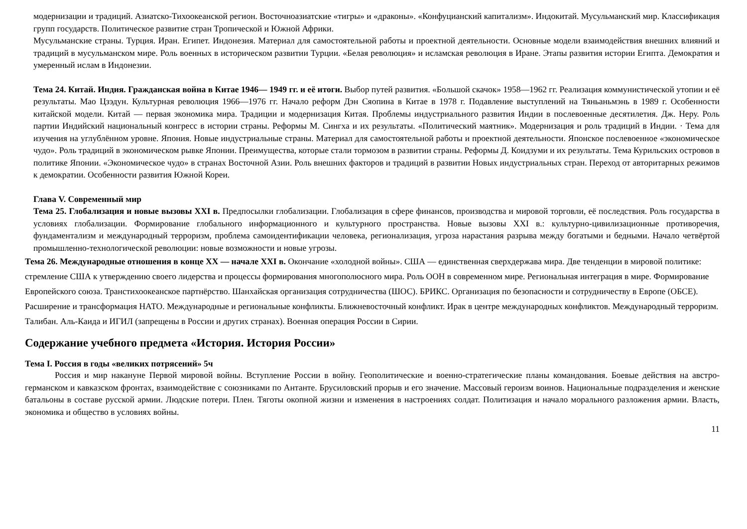модернизации и традиций. Азиатско-Тихоокеанской регион. Восточноазиатские «тигры» и «драконы». «Конфуцианский капитализм». Индокитай. Мусульманский мир. Классификация групп государств. Политическое развитие стран Тропической и Южной Африки.
Мусульманские страны. Турция. Иран. Египет. Индонезия. Материал для самостоятельной работы и проектной деятельности. Основные модели взаимодействия внешних влияний и традиций в мусульманском мире. Роль военных в историческом развитии Турции. «Белая революция» и исламская революция в Иране. Этапы развития истории Египта. Демократия и умеренный ислам в Индонезии.
Тема 24. Китай. Индия. Гражданская война в Китае 1946— 1949 гг. и её итоги. Выбор путей развития. «Большой скачок» 1958—1962 гг. Реализация коммунистической утопии и её результаты. Мао Цзэдун. Культурная революция 1966—1976 гг. Начало реформ Дэн Сяопина в Китае в 1978 г. Подавление выступлений на Тяньаньмэнь в 1989 г. Особенности китайской модели. Китай — первая экономика мира. Традиции и модернизация Китая. Проблемы индустриального развития Индии в послевоенные десятилетия. Дж. Неру. Роль партии Индийский национальный конгресс в истории страны. Реформы М. Сингха и их результаты. «Политический маятник». Модернизация и роль традиций в Индии. · Тема для изучения на углублённом уровне. Япония. Новые индустриальные страны. Материал для самостоятельной работы и проектной деятельности. Японское послевоенное «экономическое чудо». Роль традиций в экономическом рывке Японии. Преимущества, которые стали тормозом в развитии страны. Реформы Д. Коидзуми и их результаты. Тема Курильских островов в политике Японии. «Экономическое чудо» в странах Восточной Азии. Роль внешних факторов и традиций в развитии Новых индустриальных стран. Переход от авторитарных режимов к демократии. Особенности развития Южной Кореи.
Глава V. Современный мир
Тема 25. Глобализация и новые вызовы XXI в. Предпосылки глобализации. Глобализация в сфере финансов, производства и мировой торговли, её последствия. Роль государства в условиях глобализации. Формирование глобального информационного и культурного пространства. Новые вызовы XXI в.: культурно-цивилизационные противоречия, фундаментализм и международный терроризм, проблема самоидентификации человека, регионализация, угроза нарастания разрыва между богатыми и бедными. Начало четвёртой промышленно-технологической революции: новые возможности и новые угрозы.
Тема 26. Международные отношения в конце XX — начале XXI в. Окончание «холодной войны». США — единственная сверхдержава мира. Две тенденции в мировой политике: стремление США к утверждению своего лидерства и процессы формирования многополюсного мира. Роль ООН в современном мире. Региональная интеграция в мире. Формирование Европейского союза. Транстихоокеанское партнёрство. Шанхайская организация сотрудничества (ШОС). БРИКС. Организация по безопасности и сотрудничеству в Европе (ОБСЕ). Расширение и трансформация НАТО. Международные и региональные конфликты. Ближневосточный конфликт. Ирак в центре международных конфликтов. Международный терроризм. Талибан. Аль-Каида и ИГИЛ (запрещены в России и других странах). Военная операция России в Сирии.
Содержание учебного предмета «История. История России»
Тема I. Россия в годы «великих потрясений» 5ч
Россия и мир накануне Первой мировой войны. Вступление России в войну. Геополитические и военно-стратегические планы командования. Боевые действия на австро-германском и кавказском фронтах, взаимодействие с союзниками по Антанте. Брусиловский прорыв и его значение. Массовый героизм воинов. Национальные подразделения и женские батальоны в составе русской армии. Людские потери. Плен. Тяготы окопной жизни и изменения в настроениях солдат. Политизация и начало морального разложения армии. Власть, экономика и общество в условиях войны.
11